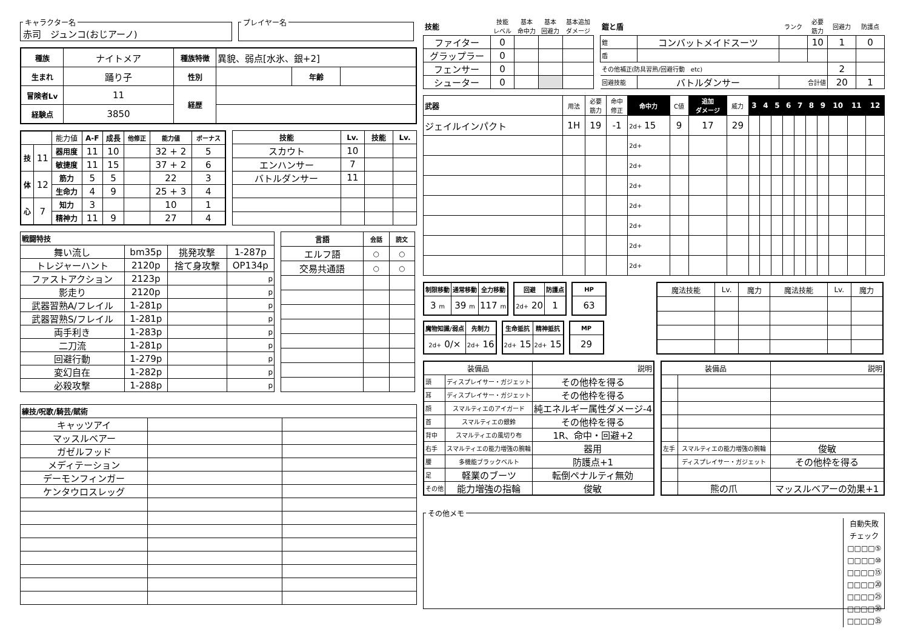キャラクター名 赤司　ジュンコ(おじアーノ) プレイヤー名
| 種族 | ナイトメア | 種族特徴 | 異貌、弱点[水氷、銀+2] | | |
| 生まれ | 踊り子 | 性別 | | 年齢 | |
| 冒険者Lv | 11 | 経歴 | | | |
| 経験点 | 3850 | | | | |
| | | 能力値 | A-F | 成長 | 他修正 | 能力値 | ボーナス |
| 技 | 11 | 器用度 | 11 | 10 | | 32 + 2 | 5 |
| | | 敏捷度 | 11 | 15 | | 37 + 2 | 6 |
| 体 | 12 | 筋力 | 5 | 5 | | 22 | 3 |
| | | 生命力 | 4 | 9 | | 25 + 3 | 4 |
| 心 | 7 | 知力 | 3 | | | 10 | 1 |
| | | 精神力 | 11 | 9 | | 27 | 4 |
| 技能 | Lv. | 技能 | Lv. |
| --- | --- | --- | --- |
| スカウト | 10 | | |
| エンハンサー | 7 | | |
| バトルダンサー | 11 | | |
| 戦闘特技 | | | |
| --- | --- | --- | --- |
| 舞い流し | bm35p | 挑発攻撃 | 1-287p |
| トレジャーハント | 2120p | 捨て身攻撃 | OP134p |
| ファストアクション | 2123p | | p |
| 影走り | 2120p | | p |
| 武器習熟A/フレイル | 1-281p | | p |
| 武器習熟S/フレイル | 1-281p | | p |
| 両手利き | 1-283p | | p |
| 二刀流 | 1-281p | | p |
| 回避行動 | 1-279p | | p |
| 変幻自在 | 1-282p | | p |
| 必殺攻撃 | 1-288p | | p |
| 言語 | 会話 | 読文 |
| --- | --- | --- |
| エルフ語 | ○ | ○ |
| 交易共通語 | ○ | ○ |
| 練技/呪歌/騎芸/賦術 | | |
| --- | --- | --- |
| キャッツアイ | | |
| マッスルベアー | | |
| ガゼルフッド | | |
| メディテーション | | |
| デーモンフィンガー | | |
| ケンタウロスレッグ | | |
| 技能 | 技能 レベル | 基本 命中力 | 基本 回避力 | 基本追加 ダメージ |
| ファイター | 0 | | | |
| グラップラー | 0 | | | |
| フェンサー | 0 | | | |
| シューター | 0 | | | |
| 鎧と盾 | | ランク | 必要 筋力 | 回避力 | 防護点 |
| 鎧 | コンバットメイドスーツ | | 10 | 1 | 0 |
| 盾 | | | | | |
| その他補正(防具習熟/回避行動 etc) | | | | 2 | |
| 回避技能 | バトルダンサー | 合計値 | | 20 | 1 |
| 武器 | 用法 | 必要 筋力 | 命中 修正 | 命中力 | C値 | 追加 ダメージ | 威力 | 3 | 4 | 5 | 6 | 7 | 8 | 9 | 10 | 11 | 12 |
| ジェイルインパクト | 1H | 19 | -1 | 2d+ 15 | 9 | 17 | 29 | | | | | | | | | | |
| | | | | 2d+ | | | | | | | | | | | | | |
| | | | | 2d+ | | | | | | | | | | | | | |
| | | | | 2d+ | | | | | | | | | | | | | |
| | | | | 2d+ | | | | | | | | | | | | | |
| | | | | 2d+ | | | | | | | | | | | | | |
| | | | | 2d+ | | | | | | | | | | | | | |
| | | | | 2d+ | | | | | | | | | | | | | |
| 制限移動 | 通常移動 | 全力移動 |
| --- | --- | --- |
| 3 m | 39 m | 117 m |
| 回避 | 防護点 |
| --- | --- |
| 2d+ 20 | 1 |
| HP |
| --- |
| 63 |
| 魔物知識/弱点 | 先制力 |
| --- | --- |
| 2d+ 0/× | 2d+ 16 |
| 生命抵抗 | 精神抵抗 |
| --- | --- |
| 2d+ 15 | 2d+ 15 |
| MP |
| --- |
| 29 |
| 魔法技能 | Lv. | 魔力 | 魔法技能 | Lv. | 魔力 |
| 装備品 | | 説明 |
| 頭 | ディスプレイサー・ガジェット | その他枠を得る |
| 耳 | ディスプレイサー・ガジェット | その他枠を得る |
| 顔 | スマルティエのアイガード | 純エネルギー属性ダメージ-4 |
| 首 | スマルティエの銀鈴 | その他枠を得る |
| 背中 | スマルティエの風切り布 | 1R、命中・回避+2 |
| 右手 | スマルティエの能力増強の腕輪 | 器用 |
| 腰 | 多機能ブラックベルト | 防護点+1 |
| 足 | 軽業のブーツ | 転倒ペナルティ無効 |
| その他 | 能力増強の指輪 | 俊敏 |
| 装備品 | | 説明 |
| 左手 | スマルティエの能力増強の腕輪 | 俊敏 |
| | ディスプレイサー・ガジェット | その他枠を得る |
| | 熊の爪 | マッスルベアーの効果+1 |
その他メモ
自動失敗
チェック
□□□□⑤
□□□□⑩
□□□□⑮
□□□□⑳
□□□□㉕
□□□□㉚
□□□□㉟